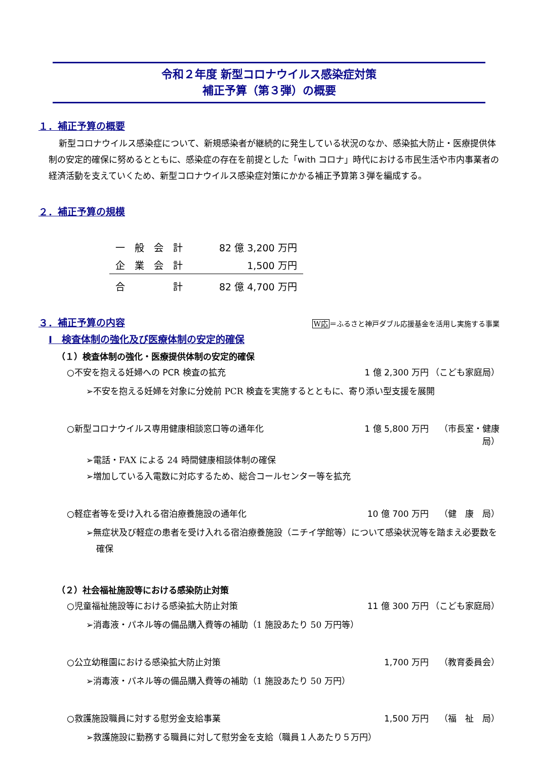令和２年度 新型コロナウイルス感染症対策
補正予算（第３弾）の概要
１．補正予算の概要
新型コロナウイルス感染症について、新規感染者が継続的に発生している状況のなか、感染拡大防止・医療提供体制の安定的確保に努めるとともに、感染症の存在を前提とした「with コロナ」時代における市民生活や市内事業者の経済活動を支えていくため、新型コロナウイルス感染症対策にかかる補正予算第３弾を編成する。
２．補正予算の規模
| 一 般 会 計 | 82 億 3,200 万円 |
| 企 業 会 計 | 1,500 万円 |
| 合 計 | 82 億 4,700 万円 |
３．補正予算の内容
W応＝ふるさと神戸ダブル応援基金を活用し実施する事業
Ⅰ　検査体制の強化及び医療体制の安定的確保
（１）検査体制の強化・医療提供体制の安定的確保
○不安を抱える妊婦への PCR 検査の拡充 1 億 2,300 万円 （こども家庭局）
➢不安を抱える妊婦を対象に分娩前 PCR 検査を実施するとともに、寄り添い型支援を展開
○新型コロナウイルス専用健康相談窓口等の通年化 1 億 5,800 万円 （市長室・健康局）
➢電話・FAX による 24 時間健康相談体制の確保
➢増加している入電数に対応するため、総合コールセンター等を拡充
○軽症者等を受け入れる宿泊療養施設の通年化 10 億 700 万円 （健　康　局）
➢無症状及び軽症の患者を受け入れる宿泊療養施設（ニチイ学館等）について感染状況等を踏まえ必要数を確保
（２）社会福祉施設等における感染防止対策
○児童福祉施設等における感染拡大防止対策 11 億 300 万円 （こども家庭局）
➢消毒液・パネル等の備品購入費等の補助（1 施設あたり 50 万円等）
○公立幼稚園における感染拡大防止対策 1,700 万円 （教育委員会）
➢消毒液・パネル等の備品購入費等の補助（1 施設あたり 50 万円）
○救護施設職員に対する慰労金支給事業 1,500 万円 （福　祉　局）
➢救護施設に勤務する職員に対して慰労金を支給（職員１人あたり５万円）